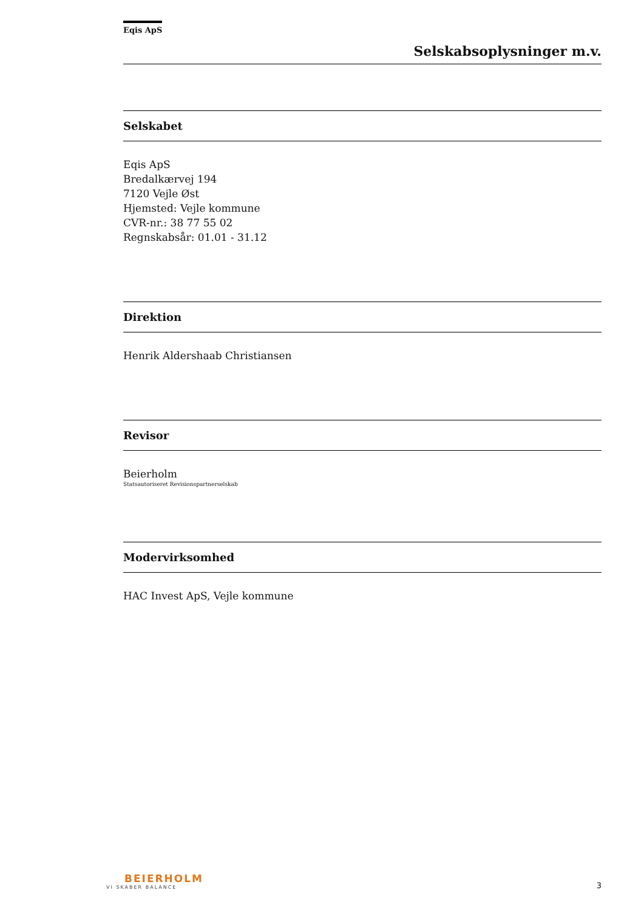Eqis ApS
Selskabsoplysninger m.v.
Selskabet
Eqis ApS
Bredalkærvej 194
7120 Vejle Øst
Hjemsted: Vejle kommune
CVR-nr.: 38 77 55 02
Regnskabsår: 01.01 - 31.12
Direktion
Henrik Aldershaab Christiansen
Revisor
Beierholm
Statsautoriseret Revisionspartnerselskab
Modervirksomhed
HAC Invest ApS, Vejle kommune
BEIERHOLM
VI SKABER BALANCE
3